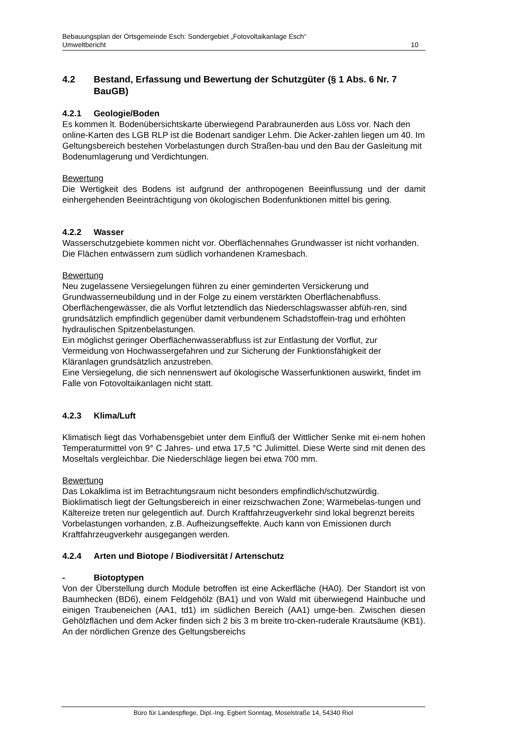Bebauungsplan der Ortsgemeinde Esch: Sondergebiet „Fotovoltaikanlage Esch“
Umweltbericht 10
4.2 Bestand, Erfassung und Bewertung der Schutzgüter (§ 1 Abs. 6 Nr. 7 BauGB)
4.2.1 Geologie/Boden
Es kommen lt. Bodenübersichtskarte überwiegend Parabraunerden aus Löss vor. Nach den online-Karten des LGB RLP ist die Bodenart sandiger Lehm. Die Acker-zahlen liegen um 40. Im Geltungsbereich bestehen Vorbelastungen durch Straßen-bau und den Bau der Gasleitung mit Bodenumlagerung und Verdichtungen.
Bewertung
Die Wertigkeit des Bodens ist aufgrund der anthropogenen Beeinflussung und der damit einhergehenden Beeinträchtigung von ökologischen Bodenfunktionen mittel bis gering.
4.2.2 Wasser
Wasserschutzgebiete kommen nicht vor. Oberflächennahes Grundwasser ist nicht vorhanden.
Die Flächen entwässern zum südlich vorhandenen Kramesbach.
Bewertung
Neu zugelassene Versiegelungen führen zu einer geminderten Versickerung und Grundwasserneubildung und in der Folge zu einem verstärkten Oberflächenabfluss. Oberflächengewässer, die als Vorflut letztendlich das Niederschlagswasser abfüh-ren, sind grundsätzlich empfindlich gegenüber damit verbundenem Schadstoffein-trag und erhöhten hydraulischen Spitzenbelastungen.
Ein möglichst geringer Oberflächenwasserabfluss ist zur Entlastung der Vorflut, zur Vermeidung von Hochwassergefahren und zur Sicherung der Funktionsfähigkeit der Kläranlagen grundsätzlich anzustreben.
Eine Versiegelung, die sich nennenswert auf ökologische Wasserfunktionen auswirkt, findet im Falle von Fotovoltaikanlagen nicht statt.
4.2.3 Klima/Luft
Klimatisch liegt das Vorhabensgebiet unter dem Einfluß der Wittlicher Senke mit ei-nem hohen Temperaturmittel von 9° C Jahres- und etwa 17,5 °C Julimittel. Diese Werte sind mit denen des Moseltals vergleichbar. Die Niederschläge liegen bei etwa 700 mm.
Bewertung
Das Lokalklima ist im Betrachtungsraum nicht besonders empfindlich/schutzwürdig. Bioklimatisch liegt der Geltungsbereich in einer reizschwachen Zone; Wärmebelas-tungen und Kältereize treten nur gelegentlich auf. Durch Kraftfahrzeugverkehr sind lokal begrenzt bereits Vorbelastungen vorhanden, z.B. Aufheizungseffekte. Auch kann von Emissionen durch Kraftfahrzeugverkehr ausgegangen werden.
4.2.4 Arten und Biotope / Biodiversität / Artenschutz
- Biotoptypen
Von der Überstellung durch Module betroffen ist eine Ackerfläche (HA0). Der Standort ist von Baumhecken (BD6), einem Feldgehölz (BA1) und von Wald mit überwiegend Hainbuche und einigen Traubeneichen (AA1, td1) im südlichen Bereich (AA1) umge-ben. Zwischen diesen Gehölzflächen und dem Acker finden sich 2 bis 3 m breite tro-cken-ruderale Krautsäume (KB1). An der nördlichen Grenze des Geltungsbereichs
Büro für Landespflege, Dipl.-Ing. Egbert Sonntag, Moselstraße 14, 54340 Riol